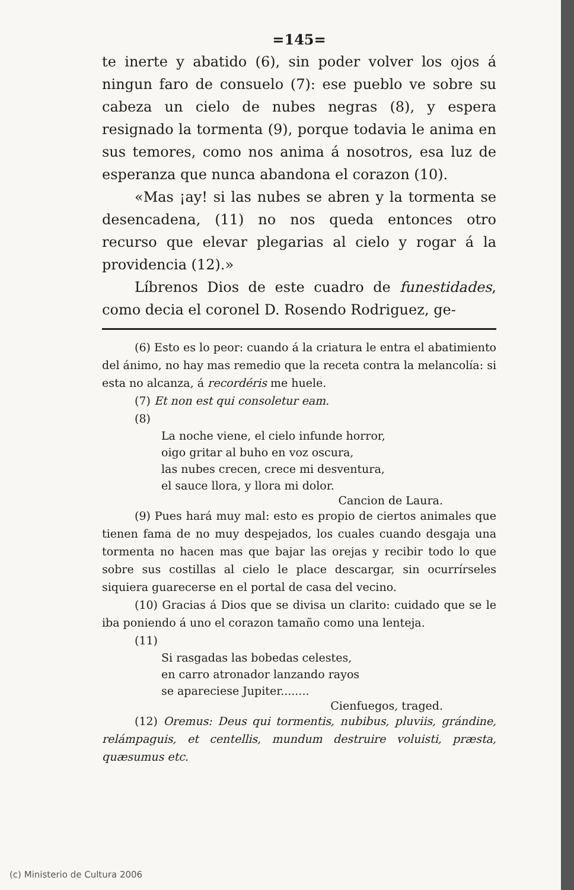=145=
te inerte y abatido (6), sin poder volver los ojos á ningun faro de consuelo (7): ese pueblo ve sobre su cabeza un cielo de nubes negras (8), y espera resignado la tormenta (9), porque todavia le anima en sus temores, como nos anima á nosotros, esa luz de esperanza que nunca abandona el corazon (10).
«Mas ¡ay! si las nubes se abren y la tormenta se desencadena, (11) no nos queda entonces otro recurso que elevar plegarias al cielo y rogar á la providencia (12).»
Líbrenos Dios de este cuadro de funestidades, como decia el coronel D. Rosendo Rodriguez, ge-
(6) Esto es lo peor: cuando á la criatura le entra el abatimiento del ánimo, no hay mas remedio que la receta contra la melancolía: si esta no alcanza, á recordéris me huele.
(7) Et non est qui consoletur eam.
(8)
La noche viene, el cielo infunde horror,
oigo gritar al buho en voz oscura,
las nubes crecen, crece mi desventura,
el sauce llora, y llora mi dolor.
Cancion de Laura.
(9) Pues hará muy mal: esto es propio de ciertos animales que tienen fama de no muy despejados, los cuales cuando desgaja una tormenta no hacen mas que bajar las orejas y recibir todo lo que sobre sus costillas al cielo le place descargar, sin ocurrírseles siquiera guarecerse en el portal de casa del vecino.
(10) Gracias á Dios que se divisa un clarito: cuidado que se le iba poniendo á uno el corazon tamaño como una lenteja.
(11)
Si rasgadas las bobedas celestes,
en carro atronador lanzando rayos
se apareciese Jupiter........
Cienfuegos, traged.
(12) Oremus: Deus qui tormentis, nubibus, pluviis, grándine, relámpaguis, et centellis, mundum destruire voluisti, præsta, quæsumus etc.
(c) Ministerio de Cultura 2006